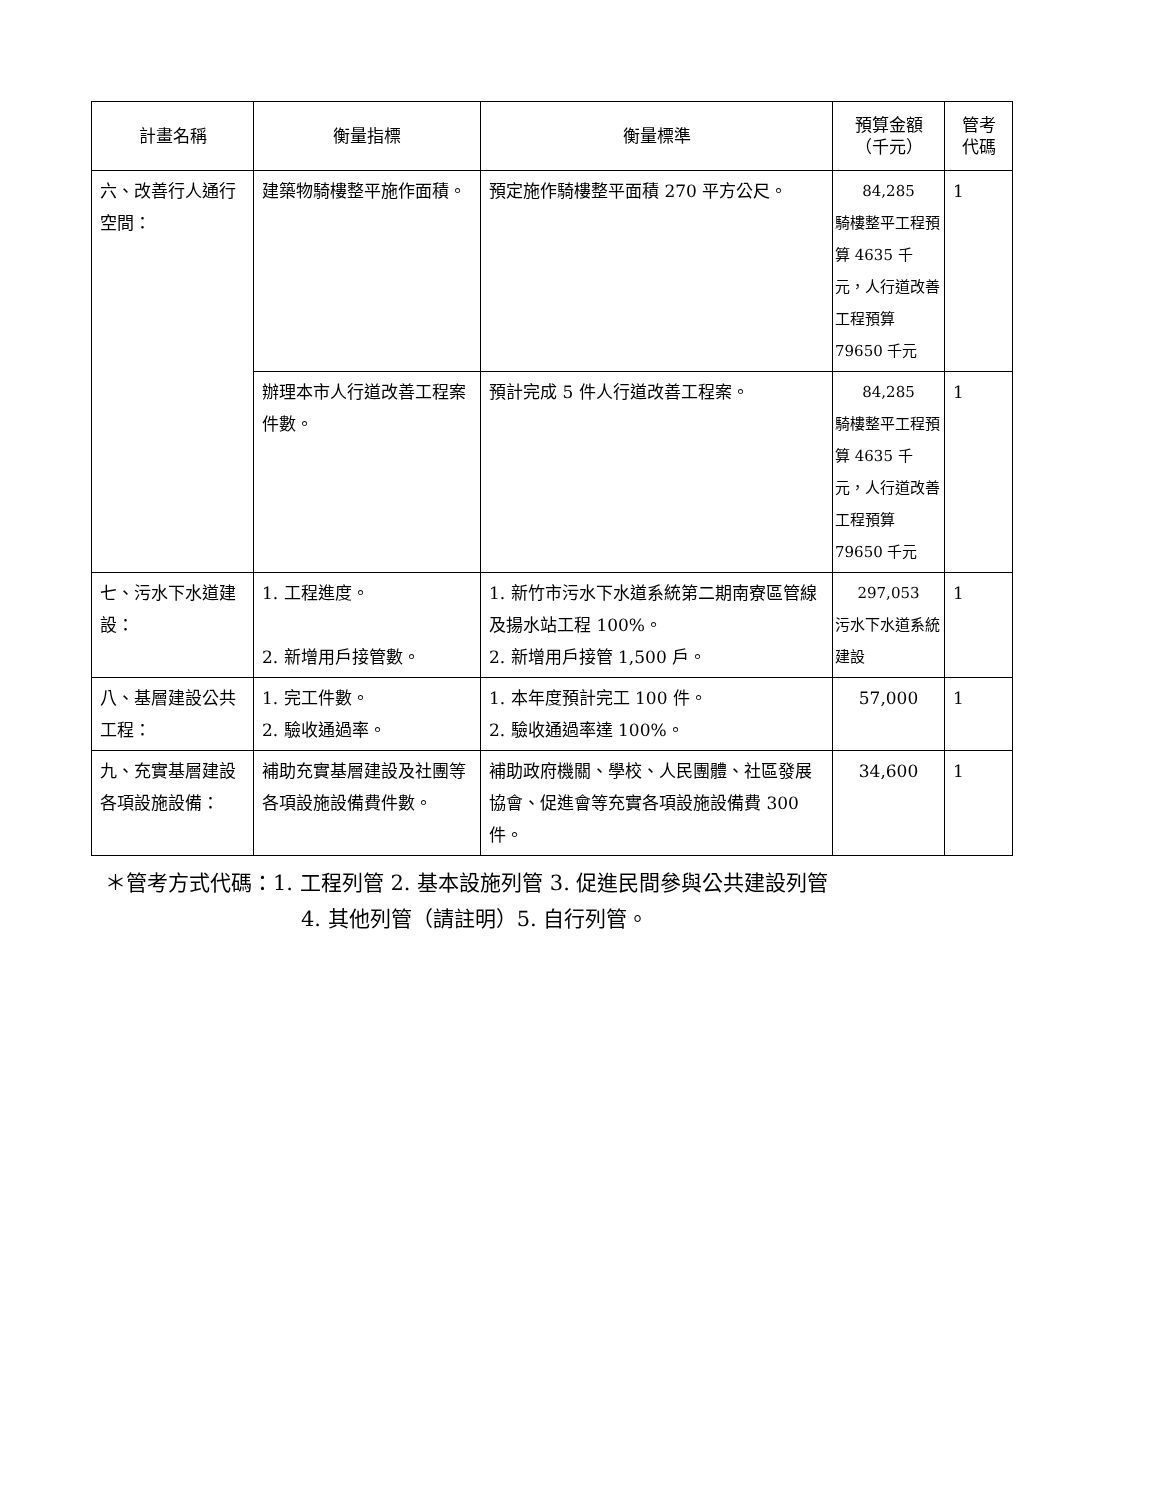| 計畫名稱 | 衡量指標 | 衡量標準 | 預算金額 （千元） | 管考 代碼 |
| --- | --- | --- | --- | --- |
| 六、改善行人通行空間： | 建築物騎樓整平施作面積。 | 預定施作騎樓整平面積 270 平方公尺。 | 84,285 騎樓整平工程預算 4635 千元，人行道改善工程預算 79650 千元 | 1 |
| | 辦理本市人行道改善工程案件數。 | 預計完成 5 件人行道改善工程案。 | 84,285 騎樓整平工程預算 4635 千元，人行道改善工程預算 79650 千元 | 1 |
| 七、污水下水道建設： | 1. 工程進度。 2. 新增用戶接管數。 | 1. 新竹市污水下水道系統第二期南寮區管線及揚水站工程 100%。 2. 新增用戶接管 1,500 戶。 | 297,053 污水下水道系統建設 | 1 |
| 八、基層建設公共工程： | 1. 完工件數。 2. 驗收通過率。 | 1. 本年度預計完工 100 件。 2. 驗收通過率達 100%。 | 57,000 | 1 |
| 九、充實基層建設各項設施設備： | 補助充實基層建設及社團等各項設施設備費件數。 | 補助政府機關、學校、人民團體、社區發展協會、促進會等充實各項設施設備費 300 件。 | 34,600 | 1 |
＊管考方式代碼：1. 工程列管 2. 基本設施列管 3. 促進民間參與公共建設列管
4. 其他列管（請註明）5. 自行列管。